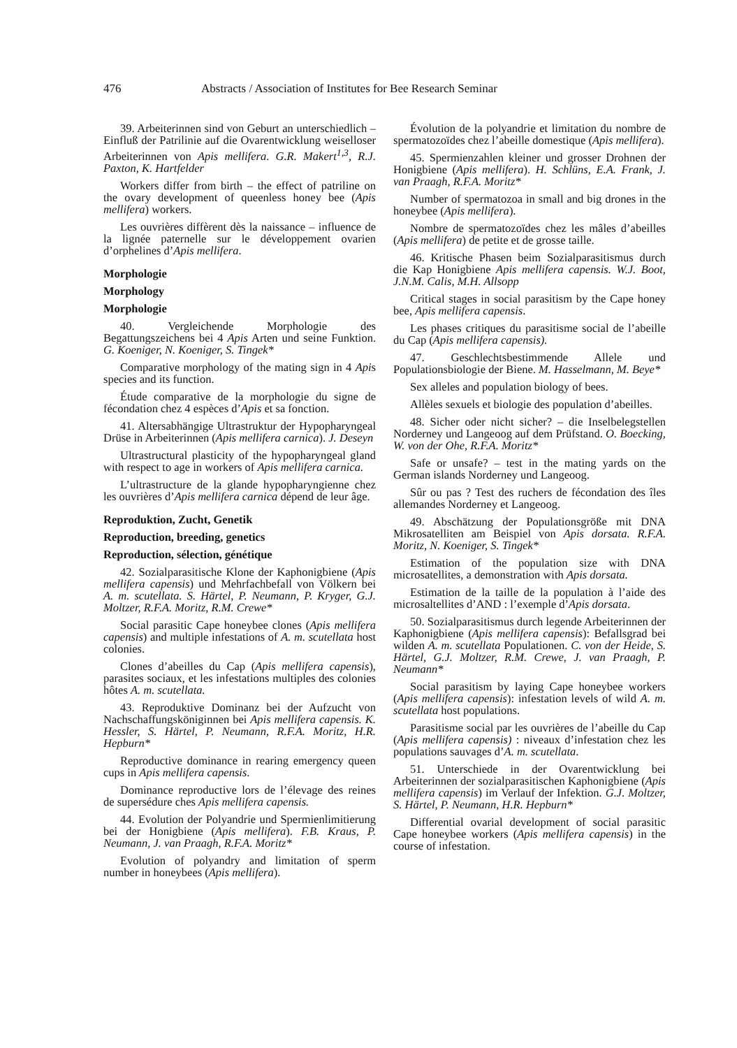476 Abstracts / Association of Institutes for Bee Research Seminar
39. Arbeiterinnen sind von Geburt an unterschiedlich – Einfluß der Patrilinie auf die Ovarentwicklung weiselloser Arbeiterinnen von Apis mellifera. G.R. Makert<sup>1,3</sup>, R.J. Paxton, K. Hartfelder
Workers differ from birth – the effect of patriline on the ovary development of queenless honey bee (Apis mellifera) workers.
Les ouvrières diffèrent dès la naissance – influence de la lignée paternelle sur le développement ovarien d’orphelines d’Apis mellifera.
Morphologie
Morphology
Morphologie
40. Vergleichende Morphologie des Begattungszeichens bei 4 Apis Arten und seine Funktion. G. Koeniger, N. Koeniger, S. Tingek*
Comparative morphology of the mating sign in 4 Apis species and its function.
Étude comparative de la morphologie du signe de fécondation chez 4 espèces d’Apis et sa fonction.
41. Altersabhängige Ultrastruktur der Hypopharyngeal Drüse in Arbeiterinnen (Apis mellifera carnica). J. Deseyn
Ultrastructural plasticity of the hypopharyngeal gland with respect to age in workers of Apis mellifera carnica.
L’ultrastructure de la glande hypopharyngienne chez les ouvrières d’Apis mellifera carnica dépend de leur âge.
Reproduktion, Zucht, Genetik
Reproduction, breeding, genetics
Reproduction, sélection, génétique
42. Sozialparasitische Klone der Kaphonigbiene (Apis mellifera capensis) und Mehrfachbefall von Völkern bei A. m. scutellata. S. Härtel, P. Neumann, P. Kryger, G.J. Moltzer, R.F.A. Moritz, R.M. Crewe*
Social parasitic Cape honeybee clones (Apis mellifera capensis) and multiple infestations of A. m. scutellata host colonies.
Clones d’abeilles du Cap (Apis mellifera capensis), parasites sociaux, et les infestations multiples des colonies hôtes A. m. scutellata.
43. Reproduktive Dominanz bei der Aufzucht von Nachschaffungsköniginnen bei Apis mellifera capensis. K. Hessler, S. Härtel, P. Neumann, R.F.A. Moritz, H.R. Hepburn*
Reproductive dominance in rearing emergency queen cups in Apis mellifera capensis.
Dominance reproductive lors de l’élevage des reines de supersédure ches Apis mellifera capensis.
44. Evolution der Polyandrie und Spermienlimitierung bei der Honigbiene (Apis mellifera). F.B. Kraus, P. Neumann, J. van Praagh, R.F.A. Moritz*
Evolution of polyandry and limitation of sperm number in honeybees (Apis mellifera).
Évolution de la polyandrie et limitation du nombre de spermatozoïdes chez l’abeille domestique (Apis mellifera).
45. Spermienzahlen kleiner und grosser Drohnen der Honigbiene (Apis mellifera). H. Schlüns, E.A. Frank, J. van Praagh, R.F.A. Moritz*
Number of spermatozoa in small and big drones in the honeybee (Apis mellifera).
Nombre de spermatozoïdes chez les mâles d’abeilles (Apis mellifera) de petite et de grosse taille.
46. Kritische Phasen beim Sozialparasitismus durch die Kap Honigbiene Apis mellifera capensis. W.J. Boot, J.N.M. Calis, M.H. Allsopp
Critical stages in social parasitism by the Cape honey bee, Apis mellifera capensis.
Les phases critiques du parasitisme social de l’abeille du Cap (Apis mellifera capensis).
47. Geschlechtsbestimmende Allele und Populationsbiologie der Biene. M. Hasselmann, M. Beye*
Sex alleles and population biology of bees.
Allèles sexuels et biologie des population d’abeilles.
48. Sicher oder nicht sicher? – die Inselbelegstellen Norderney und Langeoog auf dem Prüfstand. O. Boecking, W. von der Ohe, R.F.A. Moritz*
Safe or unsafe? – test in the mating yards on the German islands Norderney und Langeoog.
Sûr ou pas ? Test des ruchers de fécondation des îles allemandes Norderney et Langeoog.
49. Abschätzung der Populationsgröße mit DNA Mikrosatelliten am Beispiel von Apis dorsata. R.F.A. Moritz, N. Koeniger, S. Tingek*
Estimation of the population size with DNA microsatellites, a demonstration with Apis dorsata.
Estimation de la taille de la population à l’aide des microsaltellites d’AND : l’exemple d’Apis dorsata.
50. Sozialparasitismus durch legende Arbeiterinnen der Kaphonigbiene (Apis mellifera capensis): Befallsgrad bei wilden A. m. scutellata Populationen. C. von der Heide, S. Härtel, G.J. Moltzer, R.M. Crewe, J. van Praagh, P. Neumann*
Social parasitism by laying Cape honeybee workers (Apis mellifera capensis): infestation levels of wild A. m. scutellata host populations.
Parasitisme social par les ouvrières de l’abeille du Cap (Apis mellifera capensis) : niveaux d’infestation chez les populations sauvages d’A. m. scutellata.
51. Unterschiede in der Ovarentwicklung bei Arbeiterinnen der sozialparasitischen Kaphonigbiene (Apis mellifera capensis) im Verlauf der Infektion. G.J. Moltzer, S. Härtel, P. Neumann, H.R. Hepburn*
Differential ovarial development of social parasitic Cape honeybee workers (Apis mellifera capensis) in the course of infestation.